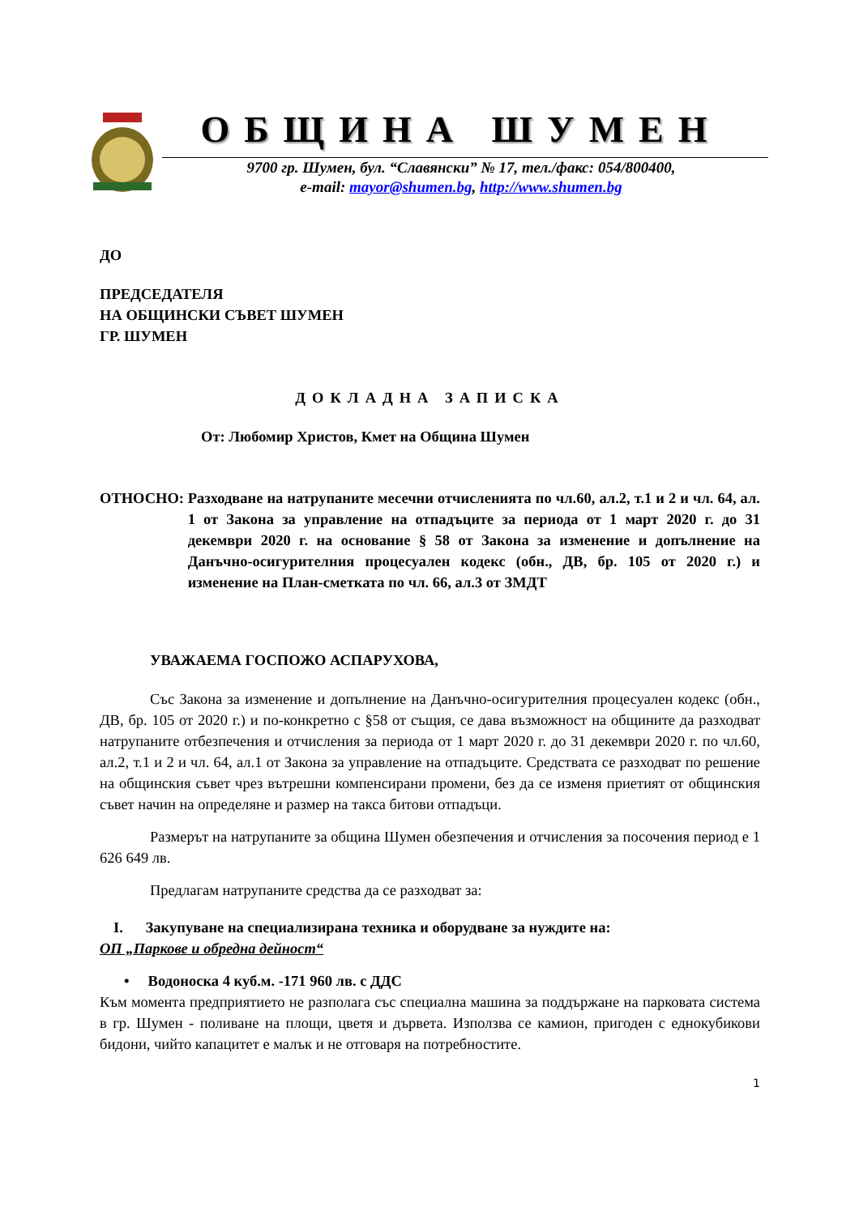ОБЩИНА ШУМЕН
9700 гр. Шумен, бул. “Славянски” № 17, тел./факс: 054/800400,
e-mail: mayor@shumen.bg, http://www.shumen.bg
ДО
ПРЕДСЕДАТЕЛЯ
НА ОБЩИНСКИ СЪВЕТ ШУМЕН
ГР. ШУМЕН
ДОКЛАДНА ЗАПИСКА
От: Любомир Христов, Кмет на Община Шумен
ОТНОСНО: Разходване на натрупаните месечни отчисленията по чл.60, ал.2, т.1 и 2 и чл. 64, ал. 1 от Закона за управление на отпадъците за периода от 1 март 2020 г. до 31 декември 2020 г. на основание § 58 от Закона за изменение и допълнение на Данъчно-осигурителния процесуален кодекс (обн., ДВ, бр. 105 от 2020 г.) и изменение на План-сметката по чл. 66, ал.3 от ЗМДТ
УВАЖАЕМА ГОСПОЖО АСПАРУХОВА,
Със Закона за изменение и допълнение на Данъчно-осигурителния процесуален кодекс (обн., ДВ, бр. 105 от 2020 г.) и по-конкретно с §58 от същия, се дава възможност на общините да разходват натрупаните отбезпечения и отчисления за периода от 1 март 2020 г. до 31 декември 2020 г. по чл.60, ал.2, т.1 и 2 и чл. 64, ал.1 от Закона за управление на отпадъците. Средствата се разходват по решение на общинския съвет чрез вътрешни компенсирани промени, без да се изменя приетият от общинския съвет начин на определяне и размер на такса битови отпадъци.
Размерът на натрупаните за община Шумен обезпечения и отчисления за посочения период е 1 626 649 лв.
Предлагам натрупаните средства да се разходват за:
I. Закупуване на специализирана техника и оборудване за нуждите на:
ОП „Паркове и обредна дейност“
• Водоноска 4 куб.м. -171 960 лв. с ДДС
Към момента предприятието не разполага със специална машина за поддържане на парковата система в гр. Шумен - поливане на площи, цветя и дървета. Използва се камион, пригоден с еднокубикови бидони, чийто капацитет е малък и не отговаря на потребностите.
1